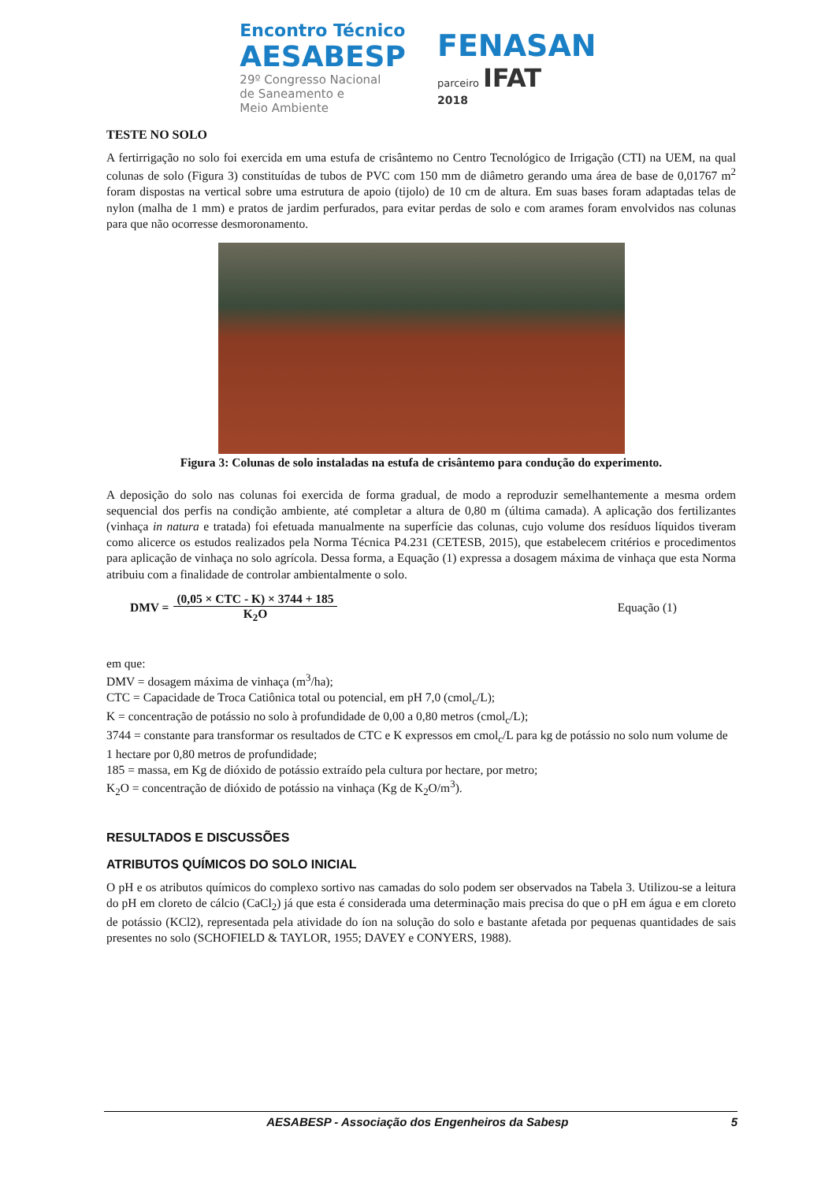Encontro Técnico
AESABESP
29º Congresso Nacional
de Saneamento e
Meio Ambiente
FENASAN
parceiro IFAT
2018
TESTE NO SOLO
A fertirrigação no solo foi exercida em uma estufa de crisântemo no Centro Tecnológico de Irrigação (CTI) na UEM, na qual colunas de solo (Figura 3) constituídas de tubos de PVC com 150 mm de diâmetro gerando uma área de base de 0,01767 m<sup>2</sup> foram dispostas na vertical sobre uma estrutura de apoio (tijolo) de 10 cm de altura. Em suas bases foram adaptadas telas de nylon (malha de 1 mm) e pratos de jardim perfurados, para evitar perdas de solo e com arames foram envolvidos nas colunas para que não ocorresse desmoronamento.
Figura 3: Colunas de solo instaladas na estufa de crisântemo para condução do experimento.
A deposição do solo nas colunas foi exercida de forma gradual, de modo a reproduzir semelhantemente a mesma ordem sequencial dos perfis na condição ambiente, até completar a altura de 0,80 m (última camada). A aplicação dos fertilizantes (vinhaça in natura e tratada) foi efetuada manualmente na superfície das colunas, cujo volume dos resíduos líquidos tiveram como alicerce os estudos realizados pela Norma Técnica P4.231 (CETESB, 2015), que estabelecem critérios e procedimentos para aplicação de vinhaça no solo agrícola. Dessa forma, a Equação (1) expressa a dosagem máxima de vinhaça que esta Norma atribuiu com a finalidade de controlar ambientalmente o solo.
DMV = (0,05 × CTC - K) × 3744 + 185 K<sub>2</sub>O Equação (1)
em que:
DMV = dosagem máxima de vinhaça (m<sup>3</sup>/ha);
CTC = Capacidade de Troca Catiônica total ou potencial, em pH 7,0 (cmol<sub>c</sub>/L);
K = concentração de potássio no solo à profundidade de 0,00 a 0,80 metros (cmol<sub>c</sub>/L);
3744 = constante para transformar os resultados de CTC e K expressos em cmol<sub>c</sub>/L para kg de potássio no solo num volume de 1 hectare por 0,80 metros de profundidade;
185 = massa, em Kg de dióxido de potássio extraído pela cultura por hectare, por metro;
K<sub>2</sub>O = concentração de dióxido de potássio na vinhaça (Kg de K<sub>2</sub>O/m<sup>3</sup>).
RESULTADOS E DISCUSSÕES
ATRIBUTOS QUÍMICOS DO SOLO INICIAL
O pH e os atributos químicos do complexo sortivo nas camadas do solo podem ser observados na Tabela 3. Utilizou-se a leitura do pH em cloreto de cálcio (CaCl<sub>2</sub>) já que esta é considerada uma determinação mais precisa do que o pH em água e em cloreto de potássio (KCl2), representada pela atividade do íon na solução do solo e bastante afetada por pequenas quantidades de sais presentes no solo (SCHOFIELD & TAYLOR, 1955; DAVEY e CONYERS, 1988).
AESABESP - Associação dos Engenheiros da Sabesp 5